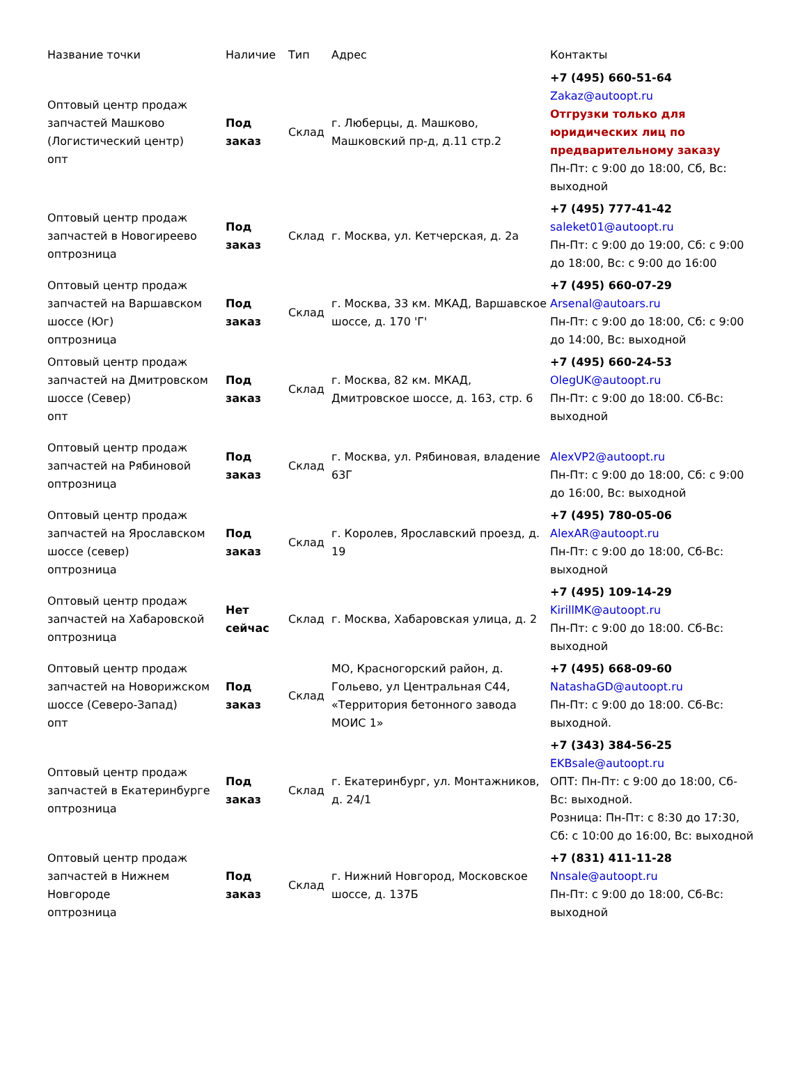| Название точки | Наличие | Тип | Адрес | Контакты |
| --- | --- | --- | --- | --- |
| Оптовый центр продаж запчастей Машково (Логистический центр) опт | Под заказ | Склад | г. Люберцы, д. Машково, Машковский пр-д, д.11 стр.2 | +7 (495) 660-51-64 Zakaz@autoopt.ru Отгрузки только для юридических лиц по предварительному заказу Пн-Пт: с 9:00 до 18:00, Сб, Вс: выходной |
| Оптовый центр продаж запчастей в Новогиреево опт­розница | Под заказ | Склад | г. Москва, ул. Кетчерская, д. 2а | +7 (495) 777-41-42 saleket01@autoopt.ru Пн-Пт: с 9:00 до 19:00, Сб: с 9:00 до 18:00, Вс: с 9:00 до 16:00 |
| Оптовый центр продаж запчастей на Варшавском шоссе (Юг) опт­розница | Под заказ | Склад | г. Москва, 33 км. МКАД, Варшавское шоссе, д. 170 'Г' | +7 (495) 660-07-29 Arsenal@autoars.ru Пн-Пт: с 9:00 до 18:00, Сб: с 9:00 до 14:00, Вс: выходной |
| Оптовый центр продаж запчастей на Дмитровском шоссе (Север) опт | Под заказ | Склад | г. Москва, 82 км. МКАД, Дмитровское шоссе, д. 163, стр. 6 | +7 (495) 660-24-53 OlegUK@autoopt.ru Пн-Пт: с 9:00 до 18:00. Сб-Вс: выходной |
| Оптовый центр продаж запчастей на Рябиновой опт­розница | Под заказ | Склад | г. Москва, ул. Рябиновая, владение 63Г | AlexVP2@autoopt.ru Пн-Пт: с 9:00 до 18:00, Сб: с 9:00 до 16:00, Вс: выходной |
| Оптовый центр продаж запчастей на Ярославском шоссе (север) опт­розница | Под заказ | Склад | г. Королев, Ярославский проезд, д. 19 | +7 (495) 780-05-06 AlexAR@autoopt.ru Пн-Пт: с 9:00 до 18:00, Сб-Вс: выходной |
| Оптовый центр продаж запчастей на Хабаровской опт­розница | Нет сейчас | Склад | г. Москва, Хабаровская улица, д. 2 | +7 (495) 109-14-29 KirillMK@autoopt.ru Пн-Пт: с 9:00 до 18:00. Сб-Вс: выходной |
| Оптовый центр продаж запчастей на Новорижском шоссе (Северо-Запад) опт | Под заказ | Склад | МО, Красногорский район, д. Гольево, ул Центральная С44, «Территория бетонного завода МОИС 1» | +7 (495) 668-09-60 NatashaGD@autoopt.ru Пн-Пт: с 9:00 до 18:00. Сб-Вс: выходной. |
| Оптовый центр продаж запчастей в Екатеринбурге опт­розница | Под заказ | Склад | г. Екатеринбург, ул. Монтажников, д. 24/1 | +7 (343) 384-56-25 EKBsale@autoopt.ru ОПТ: Пн-Пт: с 9:00 до 18:00, Сб-Вс: выходной. Розница: Пн-Пт: с 8:30 до 17:30, Сб: с 10:00 до 16:00, Вс: выходной |
| Оптовый центр продаж запчастей в Нижнем Новгороде опт­розница | Под заказ | Склад | г. Нижний Новгород, Московское шоссе, д. 137Б | +7 (831) 411-11-28 Nnsale@autoopt.ru Пн-Пт: с 9:00 до 18:00, Сб-Вс: выходной |